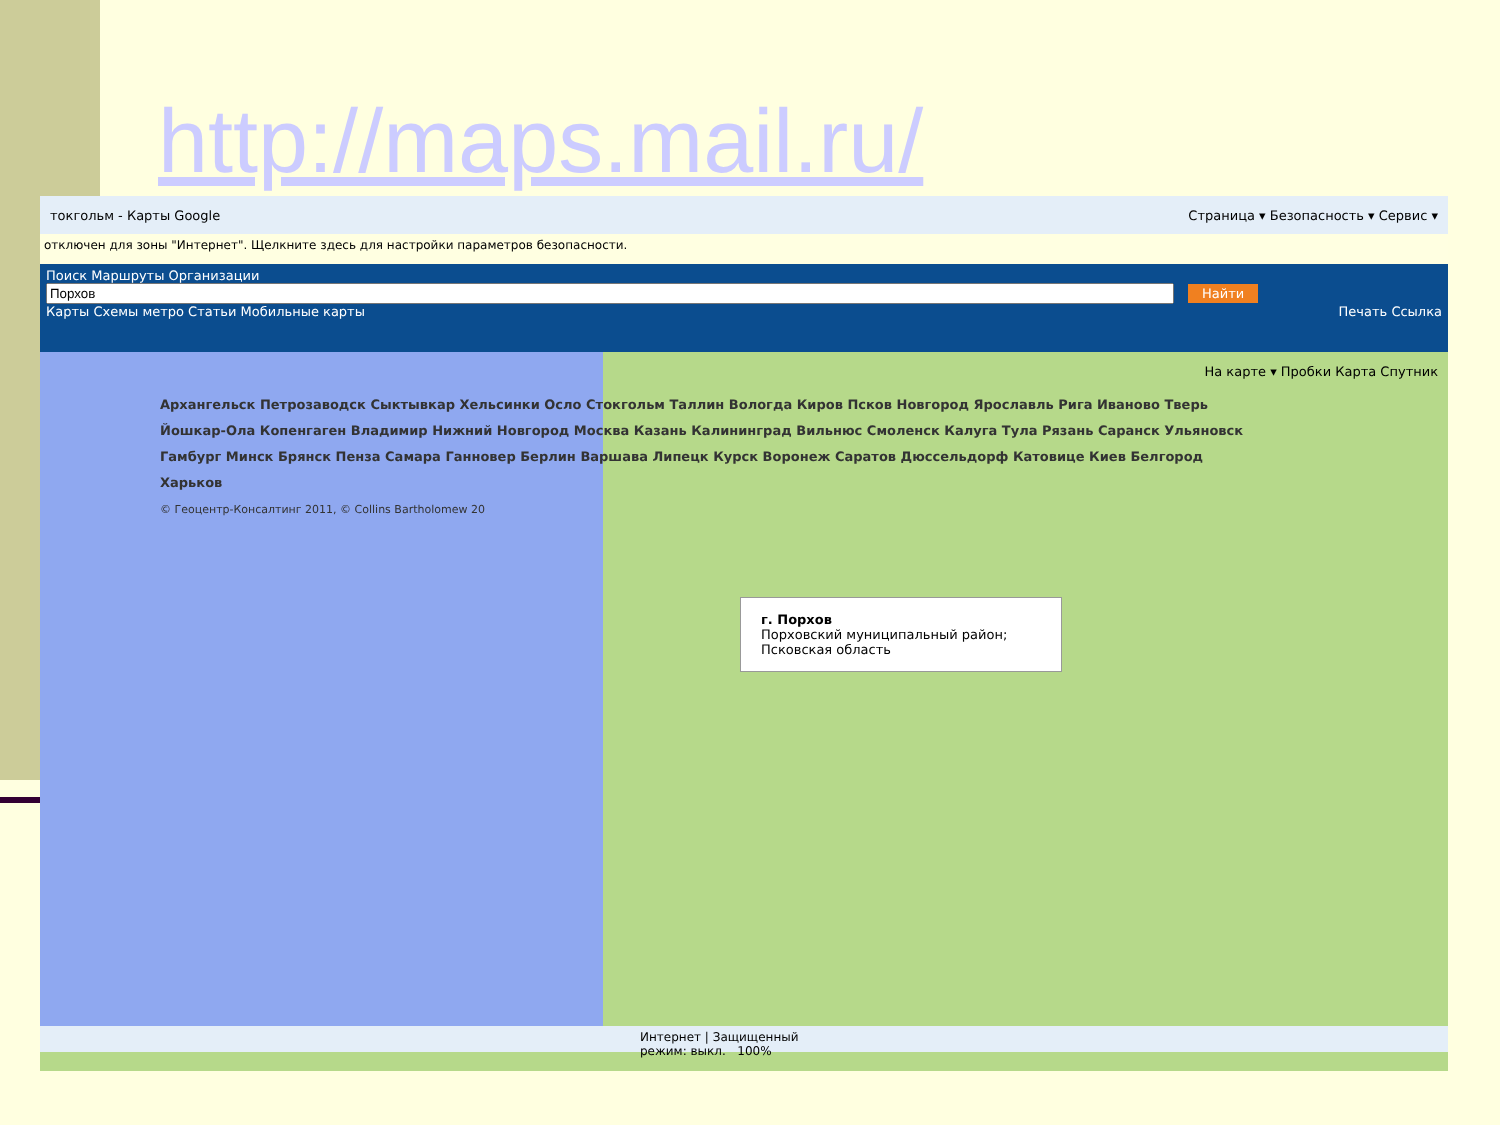http://maps.mail.ru/
токгольм - Карты Google Страница ▾ Безопасность ▾ Сервис ▾
отключен для зоны "Интернет". Щелкните здесь для настройки параметров безопасности.
Поиск Маршруты Организации
Найти
Карты Схемы метро Статьи Мобильные карты Печать Ссылка
На карте ▾ Пробки Карта Спутник
г. Порхов
Порховский муниципальный район; Псковская область
Архангельск Петрозаводск Сыктывкар Хельсинки Осло Стокгольм Таллин Вологда Киров Псков Новгород Ярославль Рига Иваново Тверь Йошкар-Ола Копенгаген Владимир Нижний Новгород Москва Казань Калининград Вильнюс Смоленск Калуга Тула Рязань Саранск Ульяновск Гамбург Минск Брянск Пенза Самара Ганновер Берлин Варшава Липецк Курск Воронеж Саратов Дюссельдорф Катовице Киев Белгород Харьков
© Геоцентр-Консалтинг 2011, © Collins Bartholomew 20
Интернет | Защищенный режим: выкл. 100%